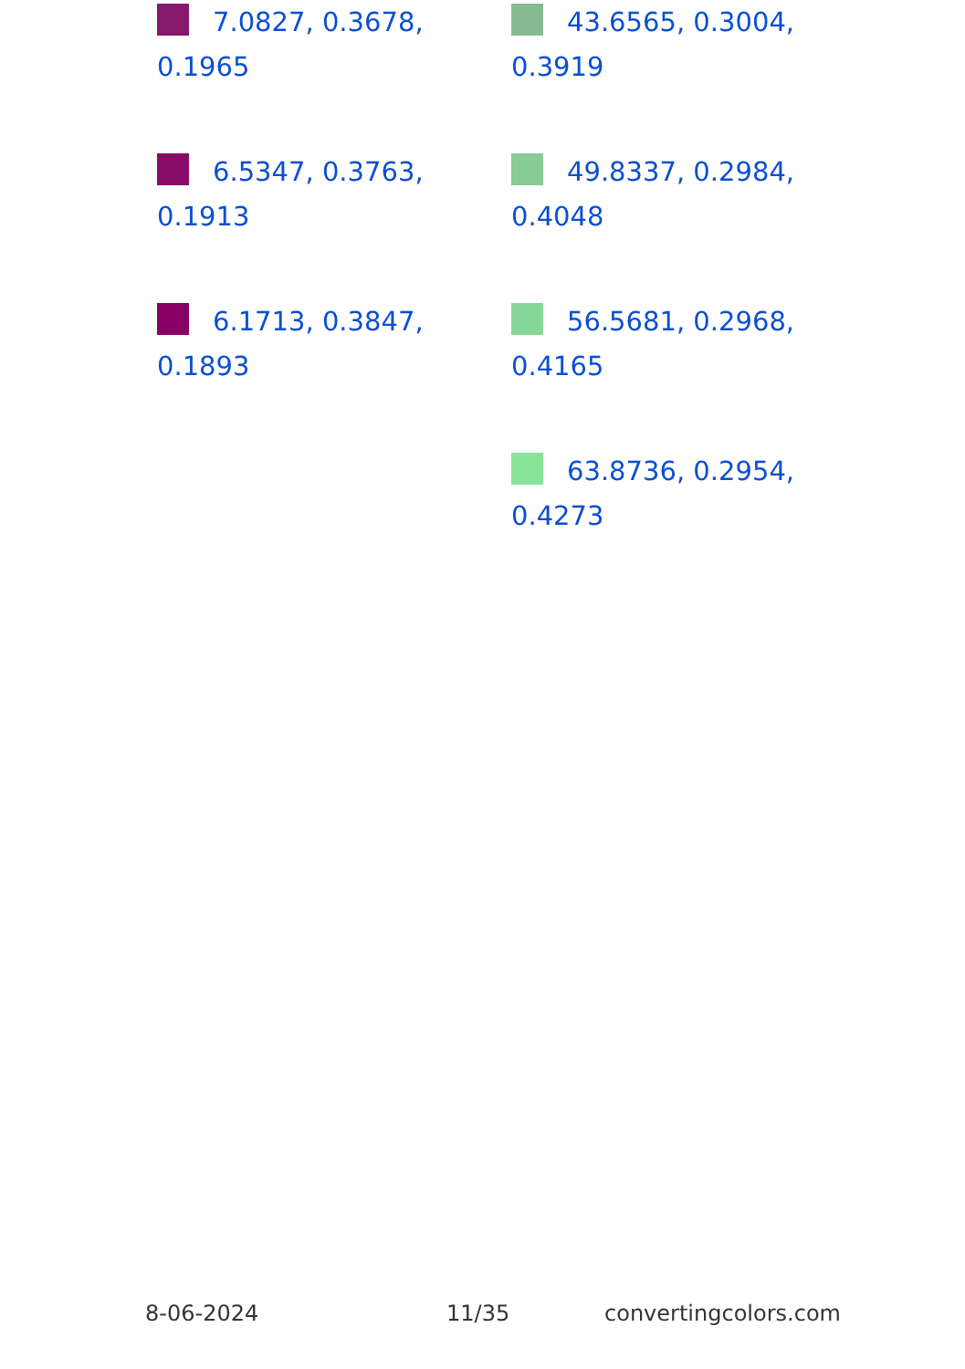7.0827, 0.3678, 0.1965
6.5347, 0.3763, 0.1913
6.1713, 0.3847, 0.1893
43.6565, 0.3004, 0.3919
49.8337, 0.2984, 0.4048
56.5681, 0.2968, 0.4165
63.8736, 0.2954, 0.4273
8-06-2024 11/35 convertingcolors.com